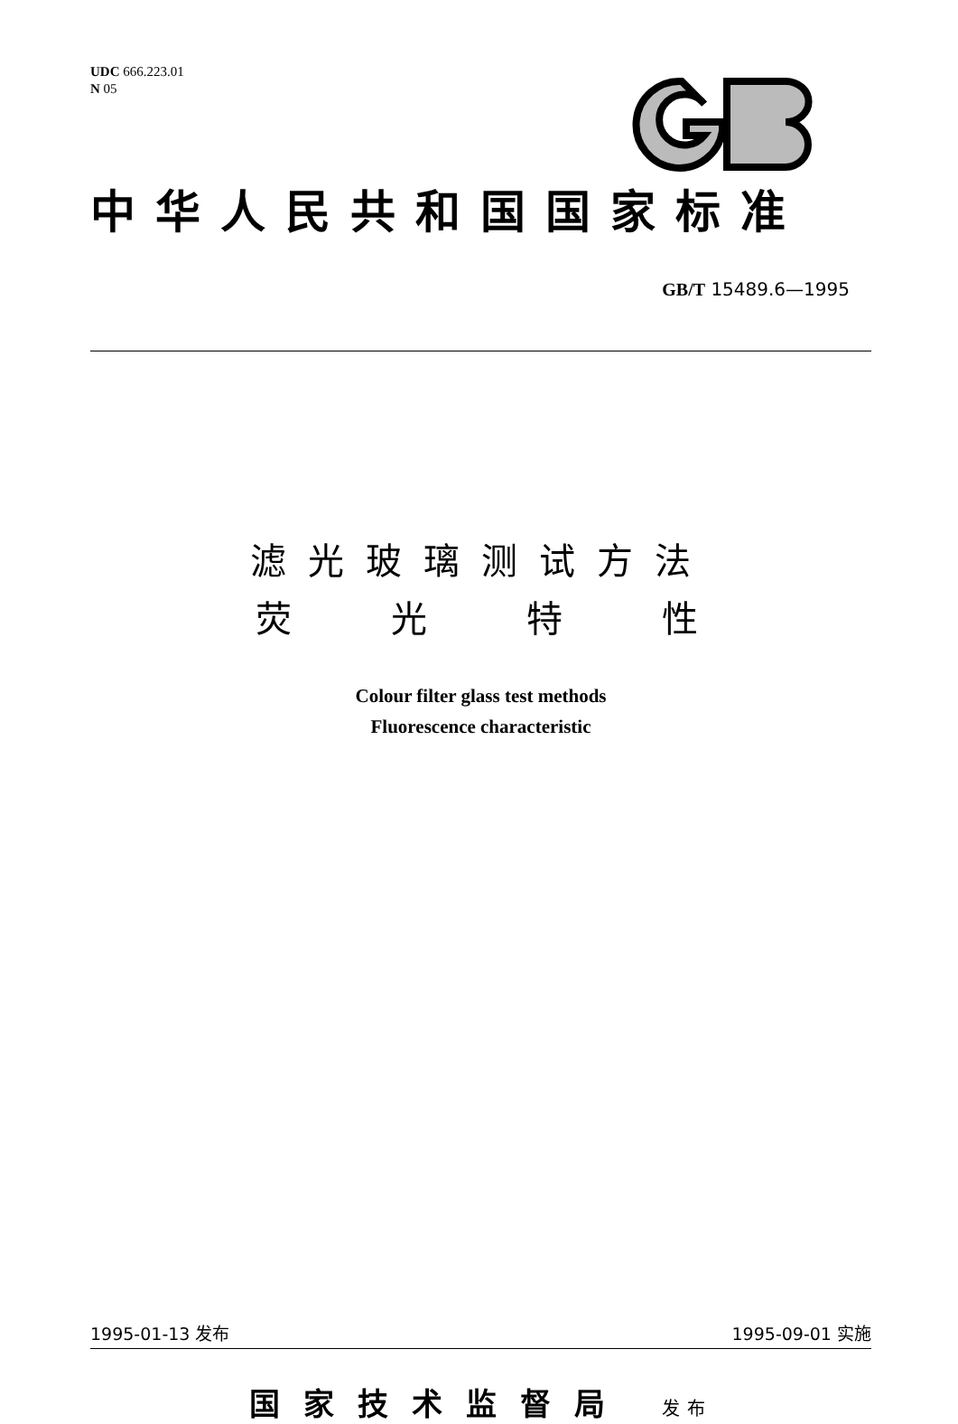UDC 666.223.01
N 05
中华人民共和国国家标准
GB/T 15489.6—1995
滤光玻璃测试方法
荧光特性
Colour filter glass test methods
Fluorescence characteristic
1995-01-13 发布 1995-09-01 实施
国家技术监督局 发布